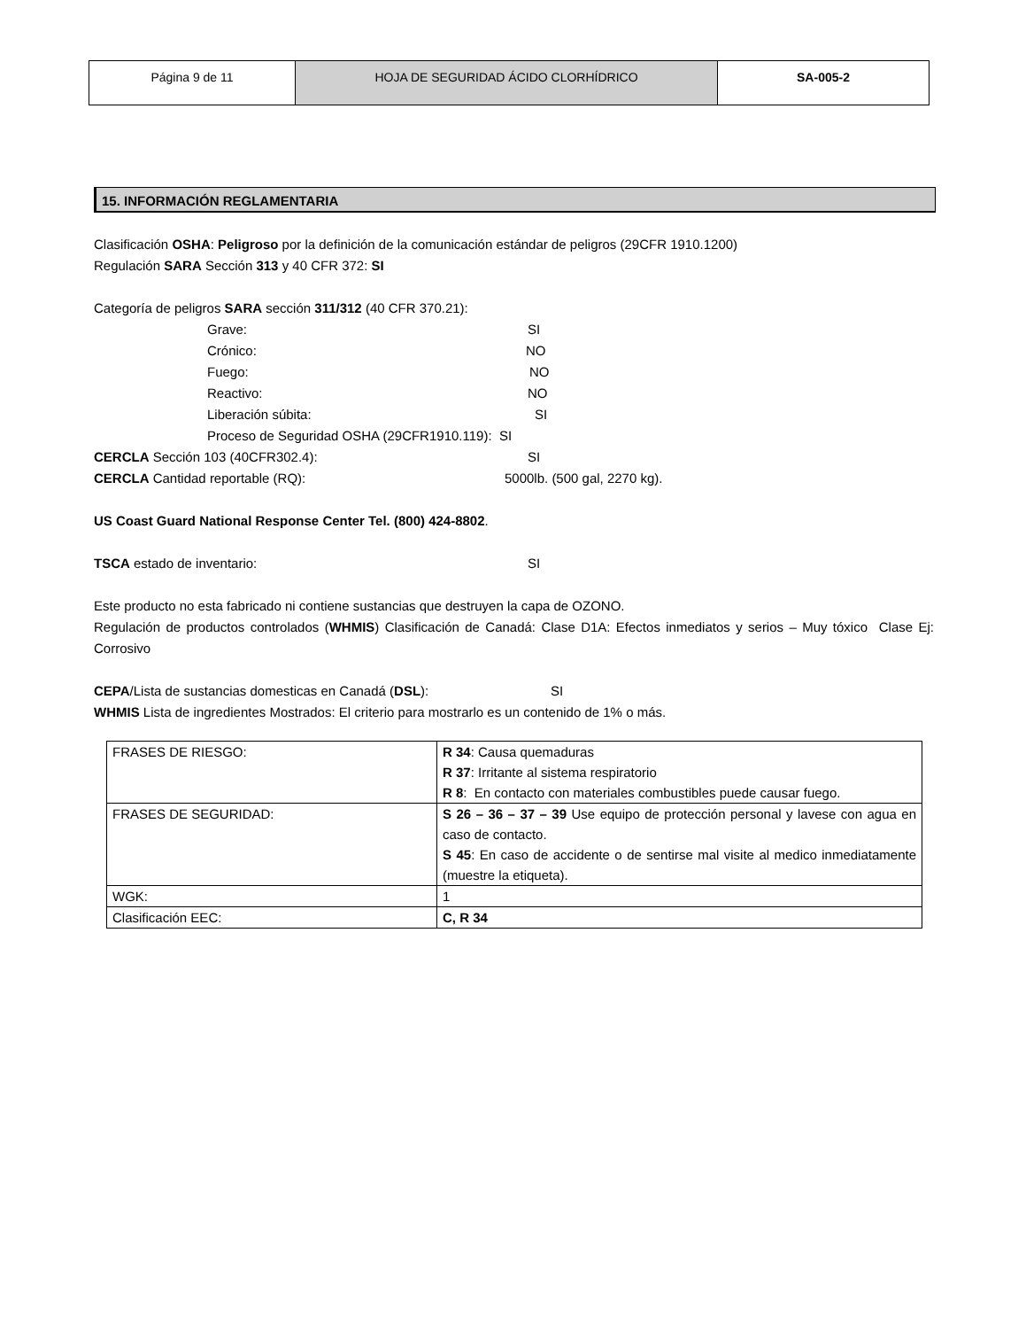| Página 9 de 11 | HOJA DE SEGURIDAD ÁCIDO CLORHÍDRICO | SA-005-2 |
15. INFORMACIÓN REGLAMENTARIA
Clasificación OSHA: Peligroso por la definición de la comunicación estándar de peligros (29CFR 1910.1200)
Regulación SARA Sección 313 y 40 CFR 372: SI
Categoría de peligros SARA sección 311/312 (40 CFR 370.21):
Grave: SI
Crónico: NO
Fuego: NO
Reactivo: NO
Liberación súbita: SI
Proceso de Seguridad OSHA (29CFR1910.119): SI
CERCLA Sección 103 (40CFR302.4): SI
CERCLA Cantidad reportable (RQ): 5000lb. (500 gal, 2270 kg).
US Coast Guard National Response Center Tel. (800) 424-8802.
TSCA estado de inventario: SI
Este producto no esta fabricado ni contiene sustancias que destruyen la capa de OZONO.
Regulación de productos controlados (WHMIS) Clasificación de Canadá: Clase D1A: Efectos inmediatos y serios – Muy tóxico Clase Ej: Corrosivo
CEPA/Lista de sustancias domesticas en Canadá (DSL): SI
WHMIS Lista de ingredientes Mostrados: El criterio para mostrarlo es un contenido de 1% o más.
| FRASES DE RIESGO: | R 34 : Causa quemaduras R 37 : Irritante al sistema respiratorio R 8 : En contacto con materiales combustibles puede causar fuego. |
| FRASES DE SEGURIDAD: | S 26 – 36 – 37 – 39 Use equipo de protección personal y lavese con agua en caso de contacto. S 45 : En caso de accidente o de sentirse mal visite al medico inmediatamente (muestre la etiqueta). |
| WGK: | 1 |
| Clasificación EEC: | C, R 34 |